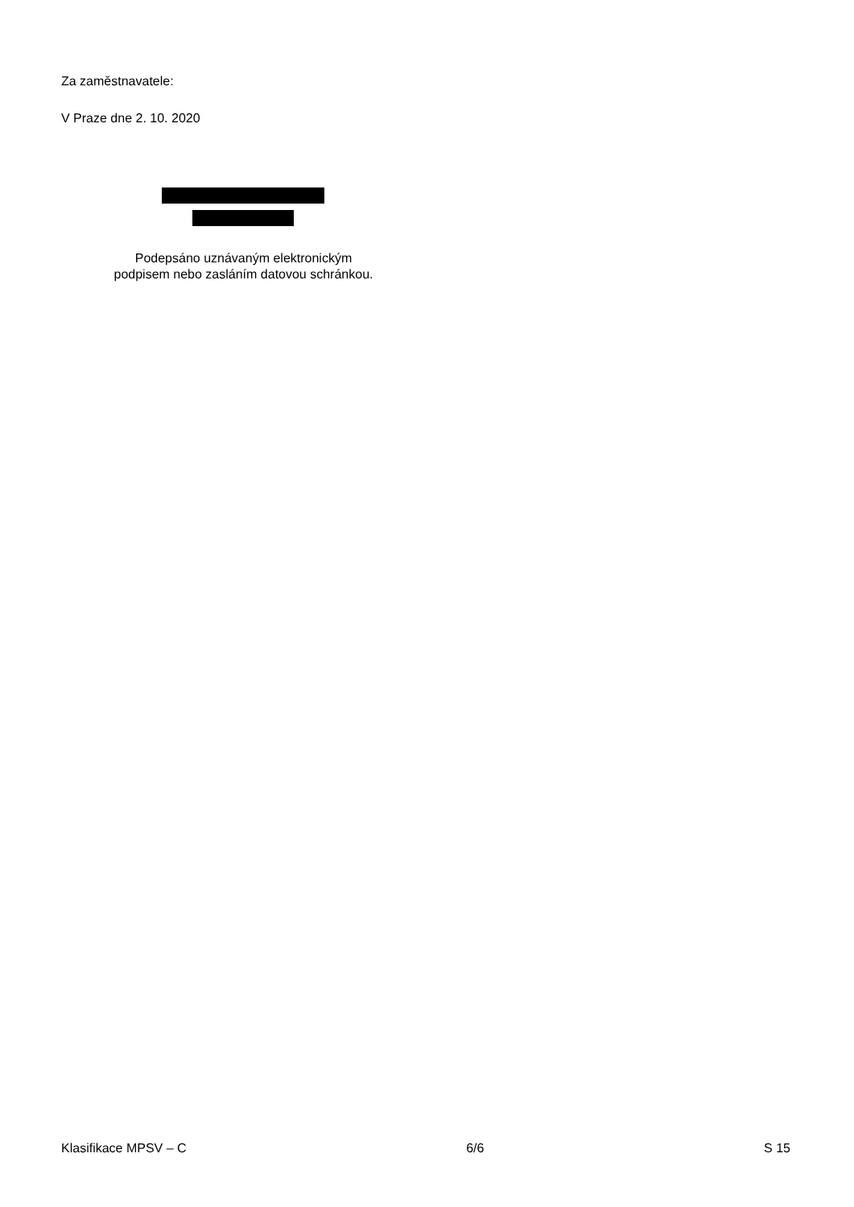Za zaměstnavatele:
V Praze dne 2. 10. 2020
Podepsáno uznávaným elektronickým
podpisem nebo zasláním datovou schránkou.
Klasifikace MPSV – C 6/6 S 15